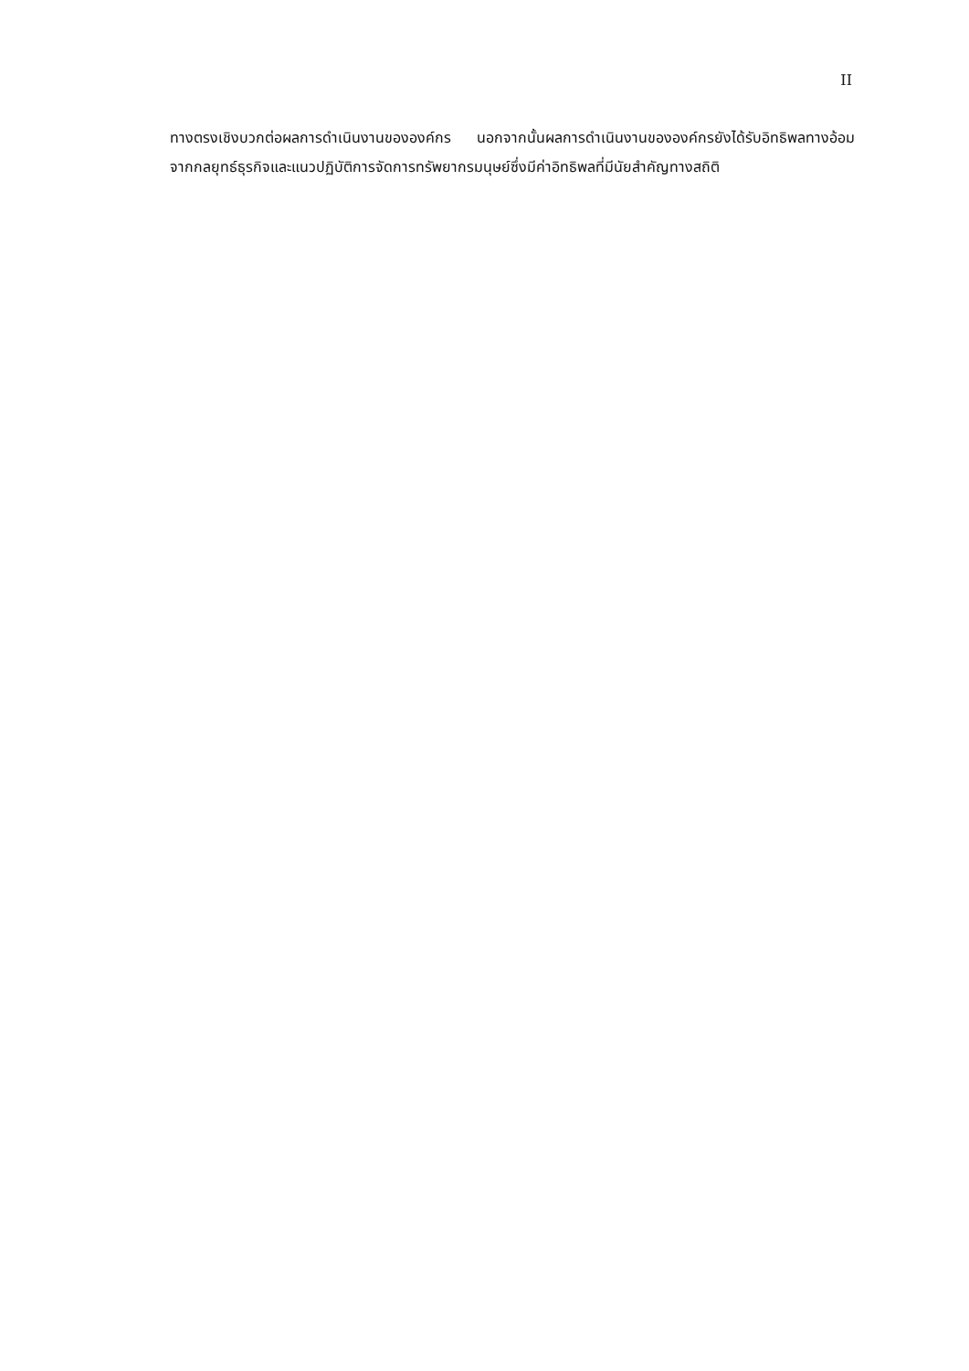II
ทางตรงเชิงบวกต่อผลการดำเนินงานขององค์กร นอกจากนั้นผลการดำเนินงานขององค์กรยังได้รับอิทธิพลทางอ้อมจากกลยุทธ์ธุรกิจและแนวปฏิบัติการจัดการทรัพยากรมนุษย์ซึ่งมีค่าอิทธิพลที่มีนัยสำคัญทางสถิติ